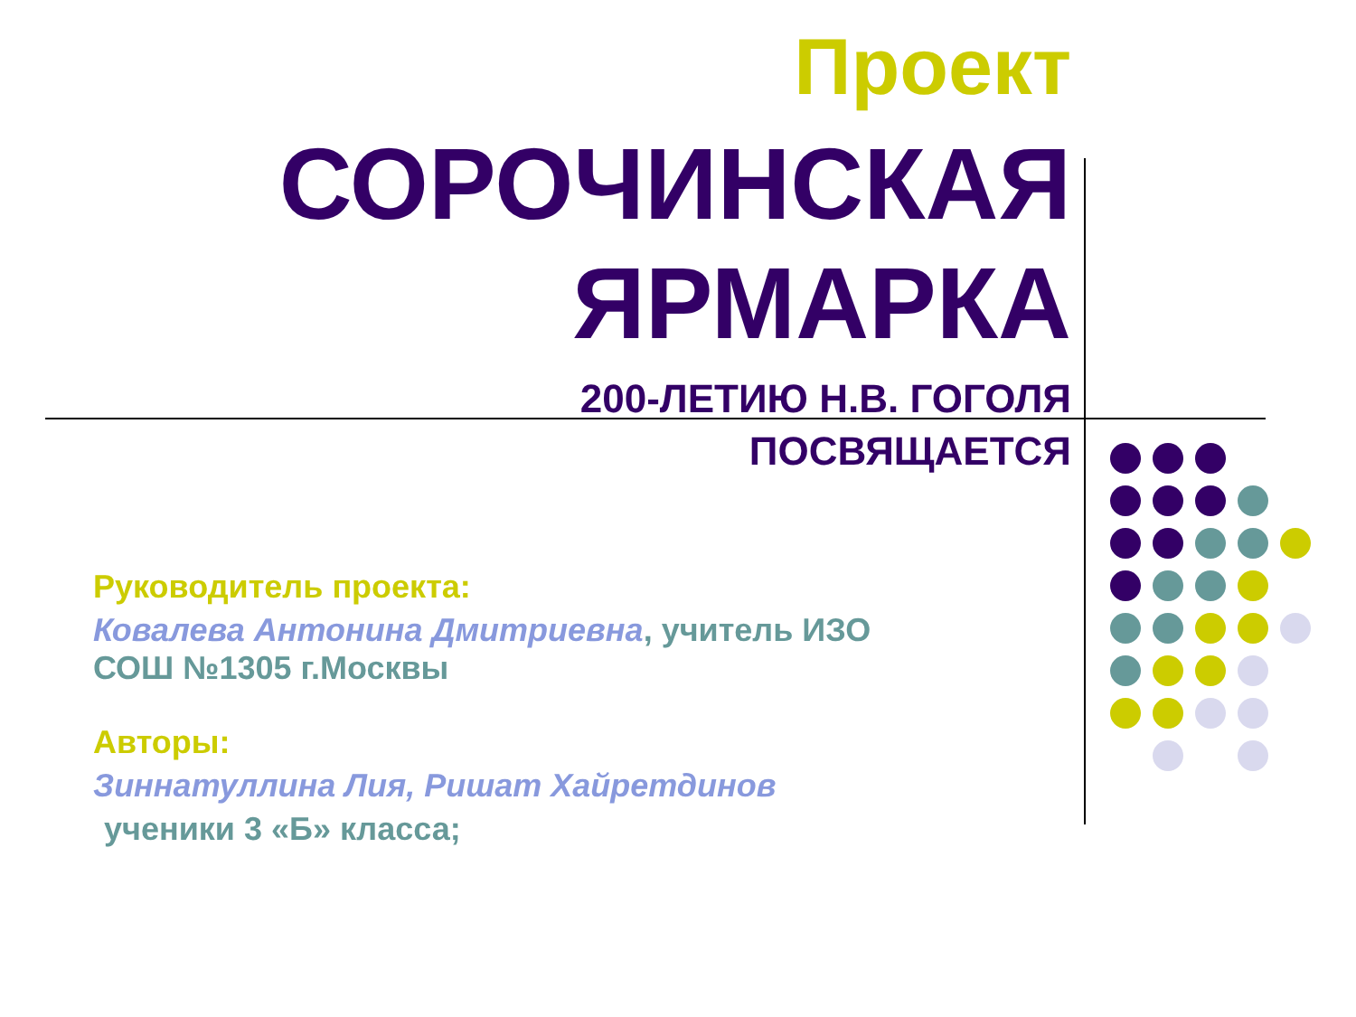Проект
СОРОЧИНСКАЯ
ЯРМАРКА
200-ЛЕТИЮ Н.В. ГОГОЛЯ
ПОСВЯЩАЕТСЯ
Руководитель проекта:
Ковалева Антонина Дмитриевна, учитель ИЗО
СОШ №1305 г.Москвы
Авторы:
Зиннатуллина Лия, Ришат Хайретдинов
ученики 3 «Б» класса;